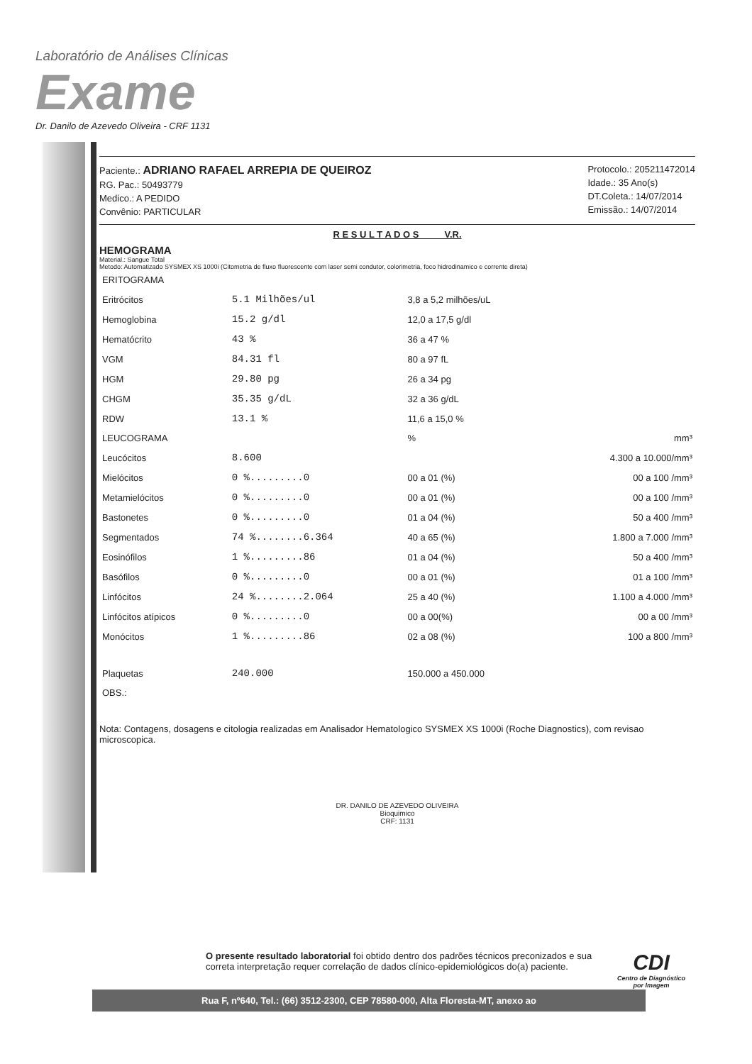Laboratório de Análises Clínicas
Exame
Dr. Danilo de Azevedo Oliveira - CRF 1131
Paciente.: ADRIANO RAFAEL ARREPIA DE QUEIROZ
RG. Pac.: 50493779
Medico.: A PEDIDO
Convênio: PARTICULAR
Protocolo.: 205211472014
Idade.: 35 Ano(s)
DT.Coleta.: 14/07/2014
Emissão.: 14/07/2014
R E S U L T A D O S V.R.
HEMOGRAMA
Material.: Sangue Total
Metodo: Automatizado SYSMEX XS 1000i (Citometria de fluxo fluorescente com laser semi condutor, colorimetria, foco hidrodinamico e corrente direta)
| ERITOGRAMA | | | |
| Eritrócitos | 5.1 Milhões/ul | 3,8 a 5,2 milhões/uL | |
| Hemoglobina | 15.2 g/dl | 12,0 a 17,5 g/dl | |
| Hematócrito | 43 % | 36 a 47 % | |
| VGM | 84.31 fl | 80 a 97 fL | |
| HGM | 29.80 pg | 26 a 34 pg | |
| CHGM | 35.35 g/dL | 32 a 36 g/dL | |
| RDW | 13.1 % | 11,6 a 15,0 % | |
| LEUCOGRAMA | | % | mm³ |
| Leucócitos | 8.600 | | 4.300 a 10.000/mm³ |
| Mielócitos | 0 %.........0 | 00 a 01 (%) | 00 a 100 /mm³ |
| Metamielócitos | 0 %.........0 | 00 a 01 (%) | 00 a 100 /mm³ |
| Bastonetes | 0 %.........0 | 01 a 04 (%) | 50 a 400 /mm³ |
| Segmentados | 74 %........6.364 | 40 a 65 (%) | 1.800 a 7.000 /mm³ |
| Eosinófilos | 1 %.........86 | 01 a 04 (%) | 50 a 400 /mm³ |
| Basófilos | 0 %.........0 | 00 a 01 (%) | 01 a 100 /mm³ |
| Linfócitos | 24 %........2.064 | 25 a 40 (%) | 1.100 a 4.000 /mm³ |
| Linfócitos atípicos | 0 %.........0 | 00 a 00(%) | 00 a 00 /mm³ |
| Monócitos | 1 %.........86 | 02 a 08 (%) | 100 a 800 /mm³ |
| Plaquetas | 240.000 | 150.000 a 450.000 | |
| OBS.: | | | |
Nota: Contagens, dosagens e citologia realizadas em Analisador Hematologico SYSMEX XS 1000i (Roche Diagnostics), com revisao microscopica.
DR. DANILO DE AZEVEDO OLIVEIRA
Bioquimico
CRF: 1131
O presente resultado laboratorial foi obtido dentro dos padrões técnicos preconizados e sua
correta interpretação requer correlação de dados clínico-epidemiológicos do(a) paciente.
Rua F, nº640, Tel.: (66) 3512-2300, CEP 78580-000, Alta Floresta-MT, anexo ao
CDI
Centro de Diagnóstico
por Imagem